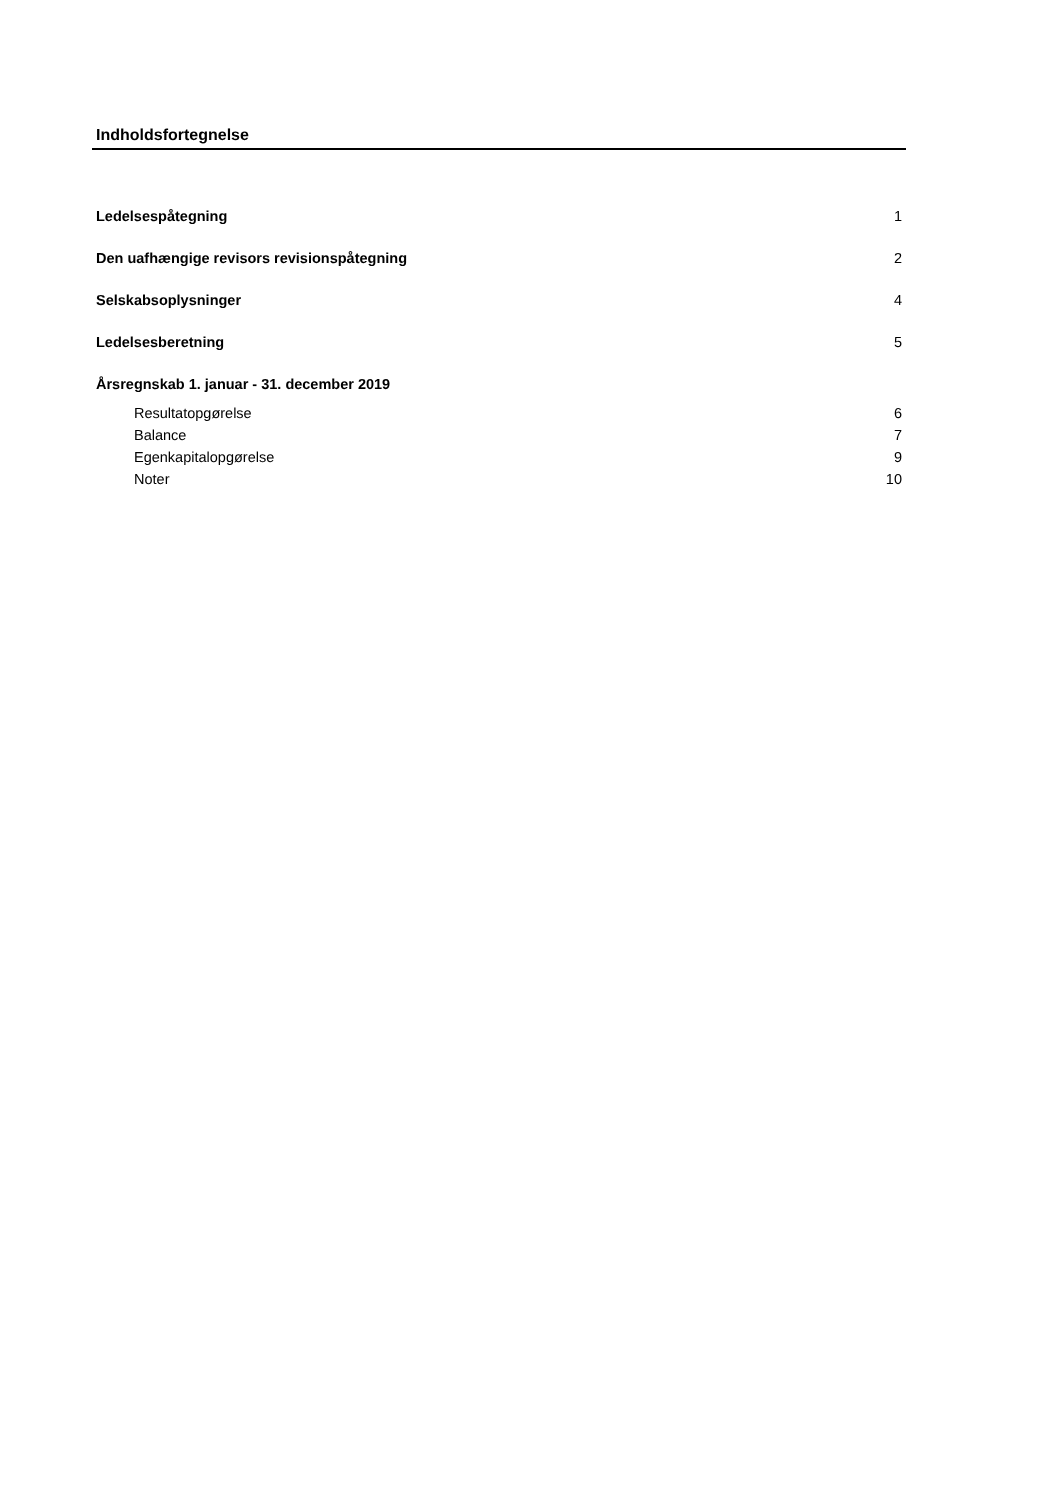Indholdsfortegnelse
Ledelsespåtegning 1
Den uafhængige revisors revisionspåtegning 2
Selskabsoplysninger 4
Ledelsesberetning 5
Årsregnskab 1. januar - 31. december 2019
Resultatopgørelse 6
Balance 7
Egenkapitalopgørelse 9
Noter 10